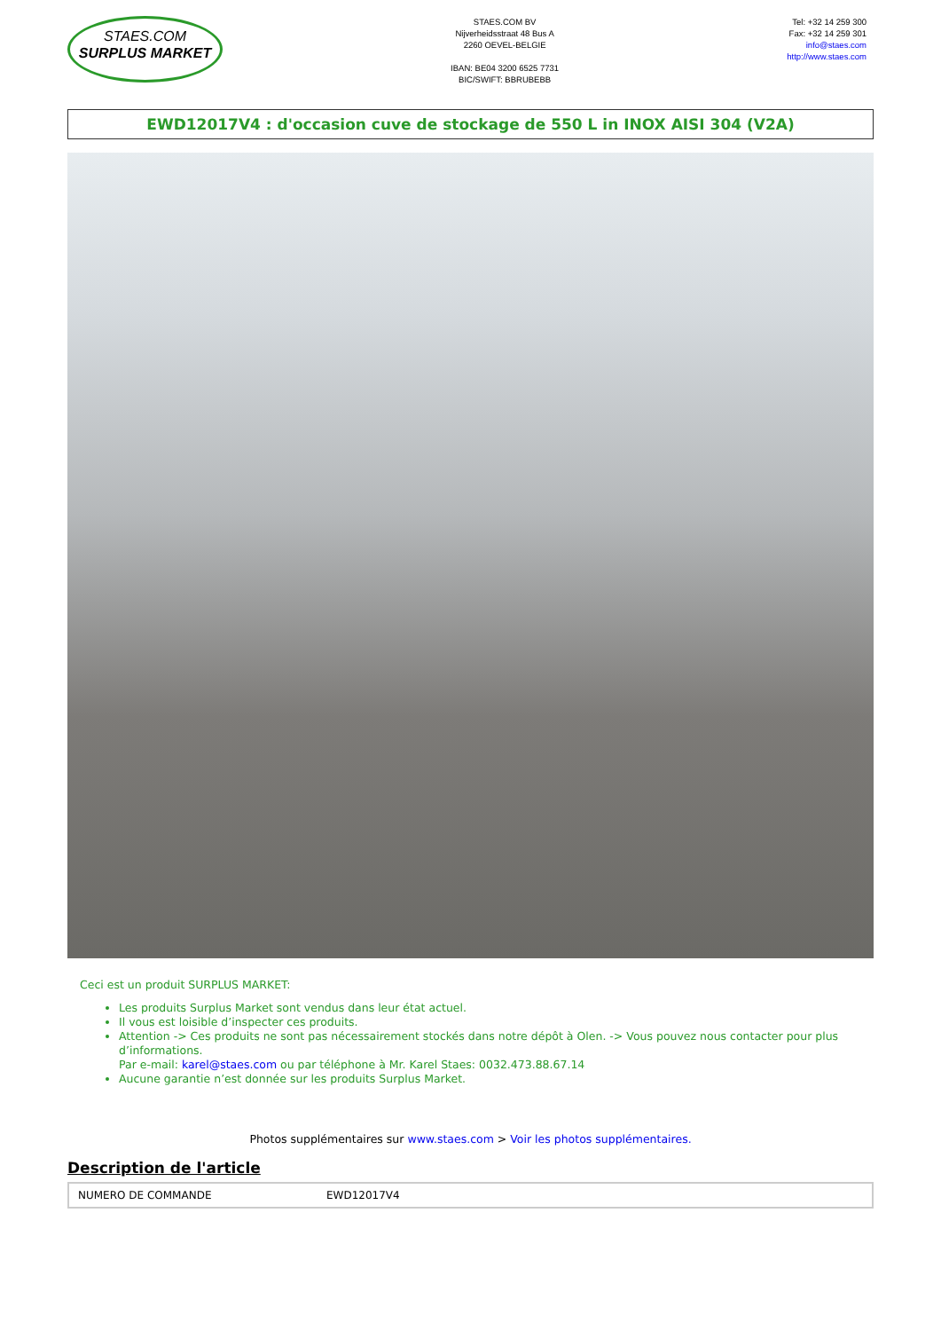STAES.COM
SURPLUS MARKET
STAES.COM BV
Nijverheidsstraat 48 Bus A
2260 OEVEL-BELGIE
IBAN: BE04 3200 6525 7731
BIC/SWIFT: BBRUBEBB
Tel: +32 14 259 300
Fax: +32 14 259 301
info@staes.com
http://www.staes.com
EWD12017V4 : d'occasion cuve de stockage de 550 L in INOX AISI 304 (V2A)
Ceci est un produit SURPLUS MARKET:
Les produits Surplus Market sont vendus dans leur état actuel.
Il vous est loisible d’inspecter ces produits.
Attention -> Ces produits ne sont pas nécessairement stockés dans notre dépôt à Olen. -> Vous pouvez nous contacter pour plus d’informations.
Par e-mail: karel@staes.com ou par téléphone à Mr. Karel Staes: 0032.473.88.67.14
Aucune garantie n’est donnée sur les produits Surplus Market.
Photos supplémentaires sur www.staes.com > Voir les photos supplémentaires.
Description de l'article
| NUMERO DE COMMANDE | EWD12017V4 |